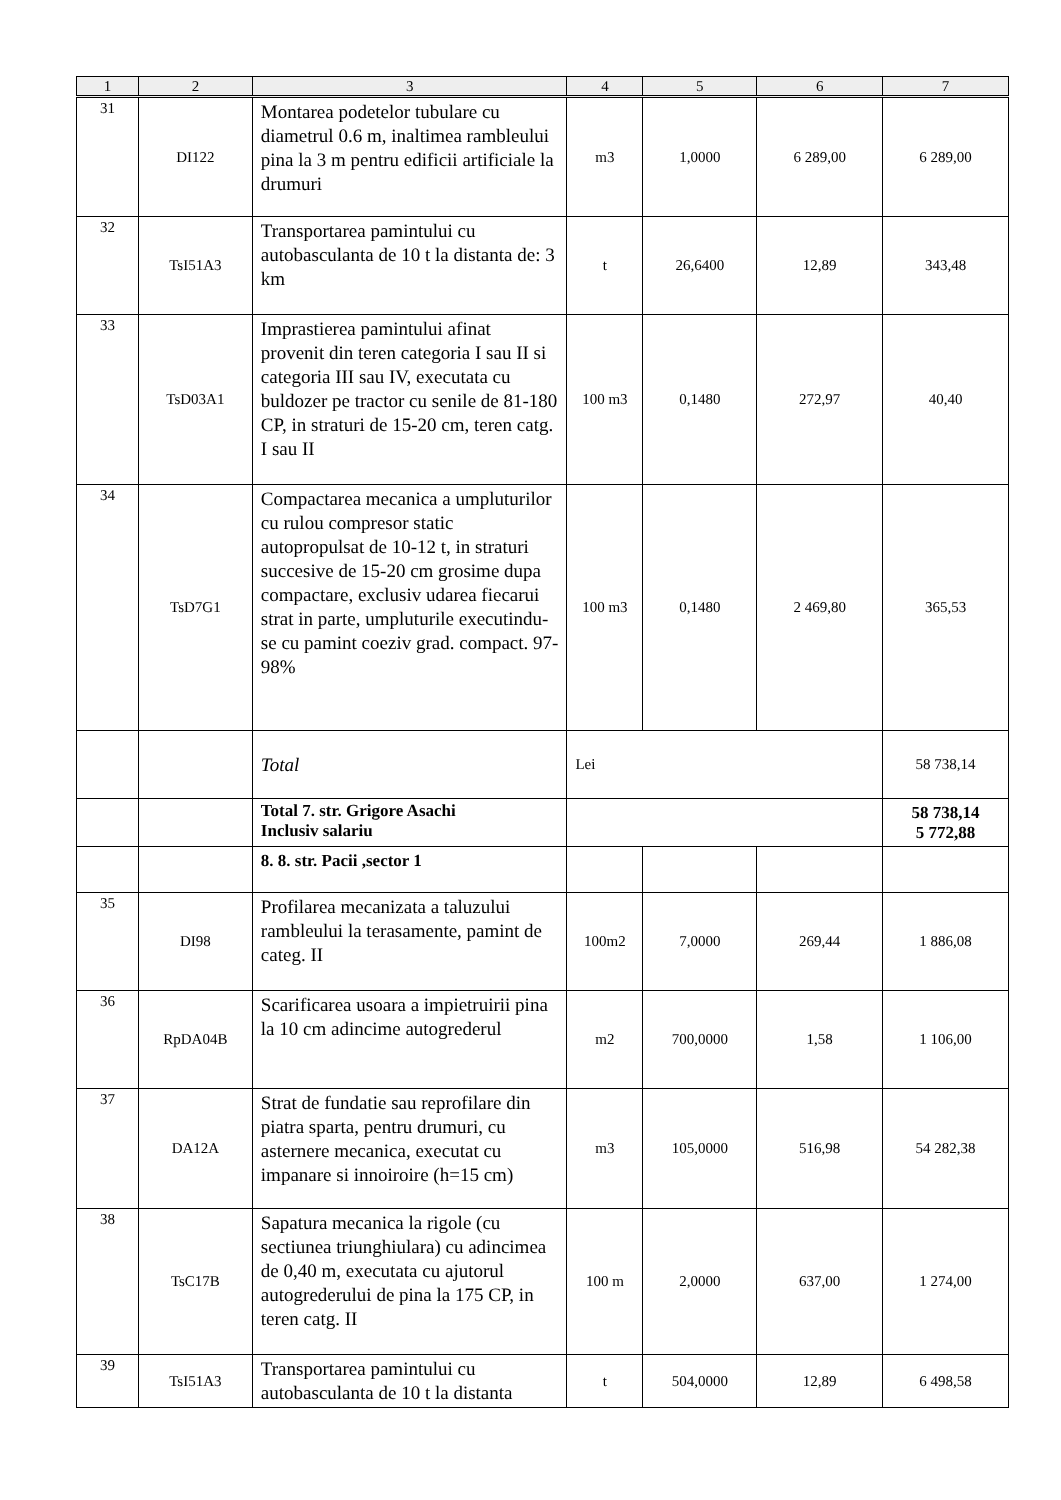| 1 | 2 | 3 | 4 | 5 | 6 | 7 |
| --- | --- | --- | --- | --- | --- | --- |
| 31 | DI122 | Montarea podetelor tubulare cu diametrul 0.6 m, inaltimea rambleului pina la 3 m pentru edificii artificiale la drumuri | m3 | 1,0000 | 6 289,00 | 6 289,00 |
| 32 | TsI51A3 | Transportarea pamintului cu autobasculanta de 10 t la distanta de: 3 km | t | 26,6400 | 12,89 | 343,48 |
| 33 | TsD03A1 | Imprastierea pamintului afinat provenit din teren categoria I sau II si categoria III sau IV, executata cu buldozer pe tractor cu senile de 81-180 CP, in straturi de 15-20 cm, teren catg. I sau II | 100 m3 | 0,1480 | 272,97 | 40,40 |
| 34 | TsD7G1 | Compactarea mecanica a umpluturilor cu rulou compresor static autopropulsat de 10-12 t, in straturi succesive de 15-20 cm grosime dupa compactare, exclusiv udarea fiecarui strat in parte, umpluturile executindu-se cu pamint coeziv grad. compact. 97-98% | 100 m3 | 0,1480 | 2 469,80 | 365,53 |
| | | Total | Lei | | | 58 738,14 |
| | | Total 7. str. Grigore Asachi Inclusiv salariu | | | | 58 738,14 5 772,88 |
| | | 8. 8. str. Pacii ,sector 1 | | | | |
| 35 | DI98 | Profilarea mecanizata a taluzului rambleului la terasamente, pamint de categ. II | 100m2 | 7,0000 | 269,44 | 1 886,08 |
| 36 | RpDA04B | Scarificarea usoara a impietruirii pina la 10 cm adincime autogrederul | m2 | 700,0000 | 1,58 | 1 106,00 |
| 37 | DA12A | Strat de fundatie sau reprofilare din piatra sparta, pentru drumuri, cu asternere mecanica, executat cu impanare si innoiroire (h=15 cm) | m3 | 105,0000 | 516,98 | 54 282,38 |
| 38 | TsC17B | Sapatura mecanica la rigole (cu sectiunea triunghiulara) cu adincimea de 0,40 m, executata cu ajutorul autogrederului de pina la 175 CP, in teren catg. II | 100 m | 2,0000 | 637,00 | 1 274,00 |
| 39 | TsI51A3 | Transportarea pamintului cu autobasculanta de 10 t la distanta | t | 504,0000 | 12,89 | 6 498,58 |